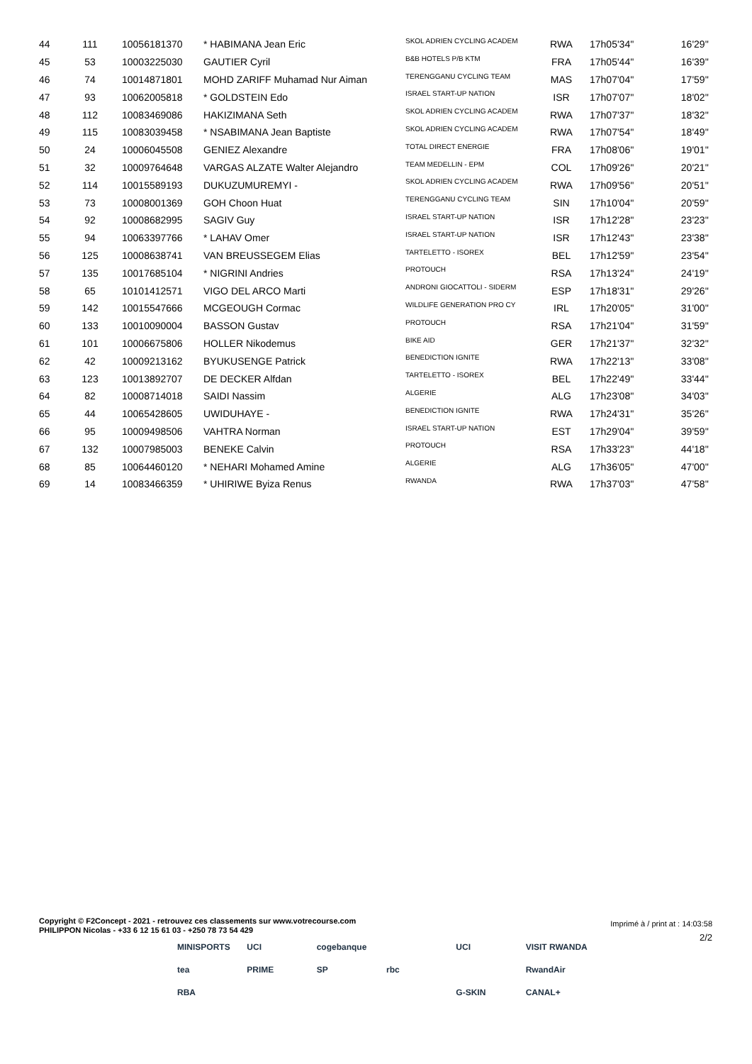| 44 | 111 | 10056181370 | * HABIMANA Jean Eric | SKOL ADRIEN CYCLING ACADEM | RWA | 17h05'34'' | 16'29'' |
| 45 | 53 | 10003225030 | GAUTIER Cyril | B&B HOTELS P/B KTM | FRA | 17h05'44'' | 16'39'' |
| 46 | 74 | 10014871801 | MOHD ZARIFF Muhamad Nur Aiman | TERENGGANU CYCLING TEAM | MAS | 17h07'04'' | 17'59'' |
| 47 | 93 | 10062005818 | * GOLDSTEIN Edo | ISRAEL START-UP NATION | ISR | 17h07'07'' | 18'02'' |
| 48 | 112 | 10083469086 | HAKIZIMANA Seth | SKOL ADRIEN CYCLING ACADEM | RWA | 17h07'37'' | 18'32'' |
| 49 | 115 | 10083039458 | * NSABIMANA Jean Baptiste | SKOL ADRIEN CYCLING ACADEM | RWA | 17h07'54'' | 18'49'' |
| 50 | 24 | 10006045508 | GENIEZ Alexandre | TOTAL DIRECT ENERGIE | FRA | 17h08'06'' | 19'01'' |
| 51 | 32 | 10009764648 | VARGAS ALZATE Walter Alejandro | TEAM MEDELLIN - EPM | COL | 17h09'26'' | 20'21'' |
| 52 | 114 | 10015589193 | DUKUZUMUREMYI - | SKOL ADRIEN CYCLING ACADEM | RWA | 17h09'56'' | 20'51'' |
| 53 | 73 | 10008001369 | GOH Choon Huat | TERENGGANU CYCLING TEAM | SIN | 17h10'04'' | 20'59'' |
| 54 | 92 | 10008682995 | SAGIV Guy | ISRAEL START-UP NATION | ISR | 17h12'28'' | 23'23'' |
| 55 | 94 | 10063397766 | * LAHAV Omer | ISRAEL START-UP NATION | ISR | 17h12'43'' | 23'38'' |
| 56 | 125 | 10008638741 | VAN BREUSSEGEM Elias | TARTELETTO - ISOREX | BEL | 17h12'59'' | 23'54'' |
| 57 | 135 | 10017685104 | * NIGRINI Andries | PROTOUCH | RSA | 17h13'24'' | 24'19'' |
| 58 | 65 | 10101412571 | VIGO DEL ARCO Marti | ANDRONI GIOCATTOLI - SIDERM | ESP | 17h18'31'' | 29'26'' |
| 59 | 142 | 10015547666 | MCGEOUGH Cormac | WILDLIFE GENERATION PRO CY | IRL | 17h20'05'' | 31'00'' |
| 60 | 133 | 10010090004 | BASSON Gustav | PROTOUCH | RSA | 17h21'04'' | 31'59'' |
| 61 | 101 | 10006675806 | HOLLER Nikodemus | BIKE AID | GER | 17h21'37'' | 32'32'' |
| 62 | 42 | 10009213162 | BYUKUSENGE Patrick | BENEDICTION IGNITE | RWA | 17h22'13'' | 33'08'' |
| 63 | 123 | 10013892707 | DE DECKER Alfdan | TARTELETTO - ISOREX | BEL | 17h22'49'' | 33'44'' |
| 64 | 82 | 10008714018 | SAIDI Nassim | ALGERIE | ALG | 17h23'08'' | 34'03'' |
| 65 | 44 | 10065428605 | UWIDUHAYE - | BENEDICTION IGNITE | RWA | 17h24'31'' | 35'26'' |
| 66 | 95 | 10009498506 | VAHTRA Norman | ISRAEL START-UP NATION | EST | 17h29'04'' | 39'59'' |
| 67 | 132 | 10007985003 | BENEKE Calvin | PROTOUCH | RSA | 17h33'23'' | 44'18'' |
| 68 | 85 | 10064460120 | * NEHARI Mohamed Amine | ALGERIE | ALG | 17h36'05'' | 47'00'' |
| 69 | 14 | 10083466359 | * UHIRIWE Byiza Renus | RWANDA | RWA | 17h37'03'' | 47'58'' |
Copyright © F2Concept - 2021 - retrouvez ces classements sur www.votrecourse.com
PHILIPPON Nicolas - +33 6 12 15 61 03 - +250 78 73 54 429
Imprimé à / print at : 14:03:58
2/2
MINISPORTS UCI cogebanque UCI VISIT RWANDA tea PRIME SP rbc RwandAir RBA G-SKIN CANAL+